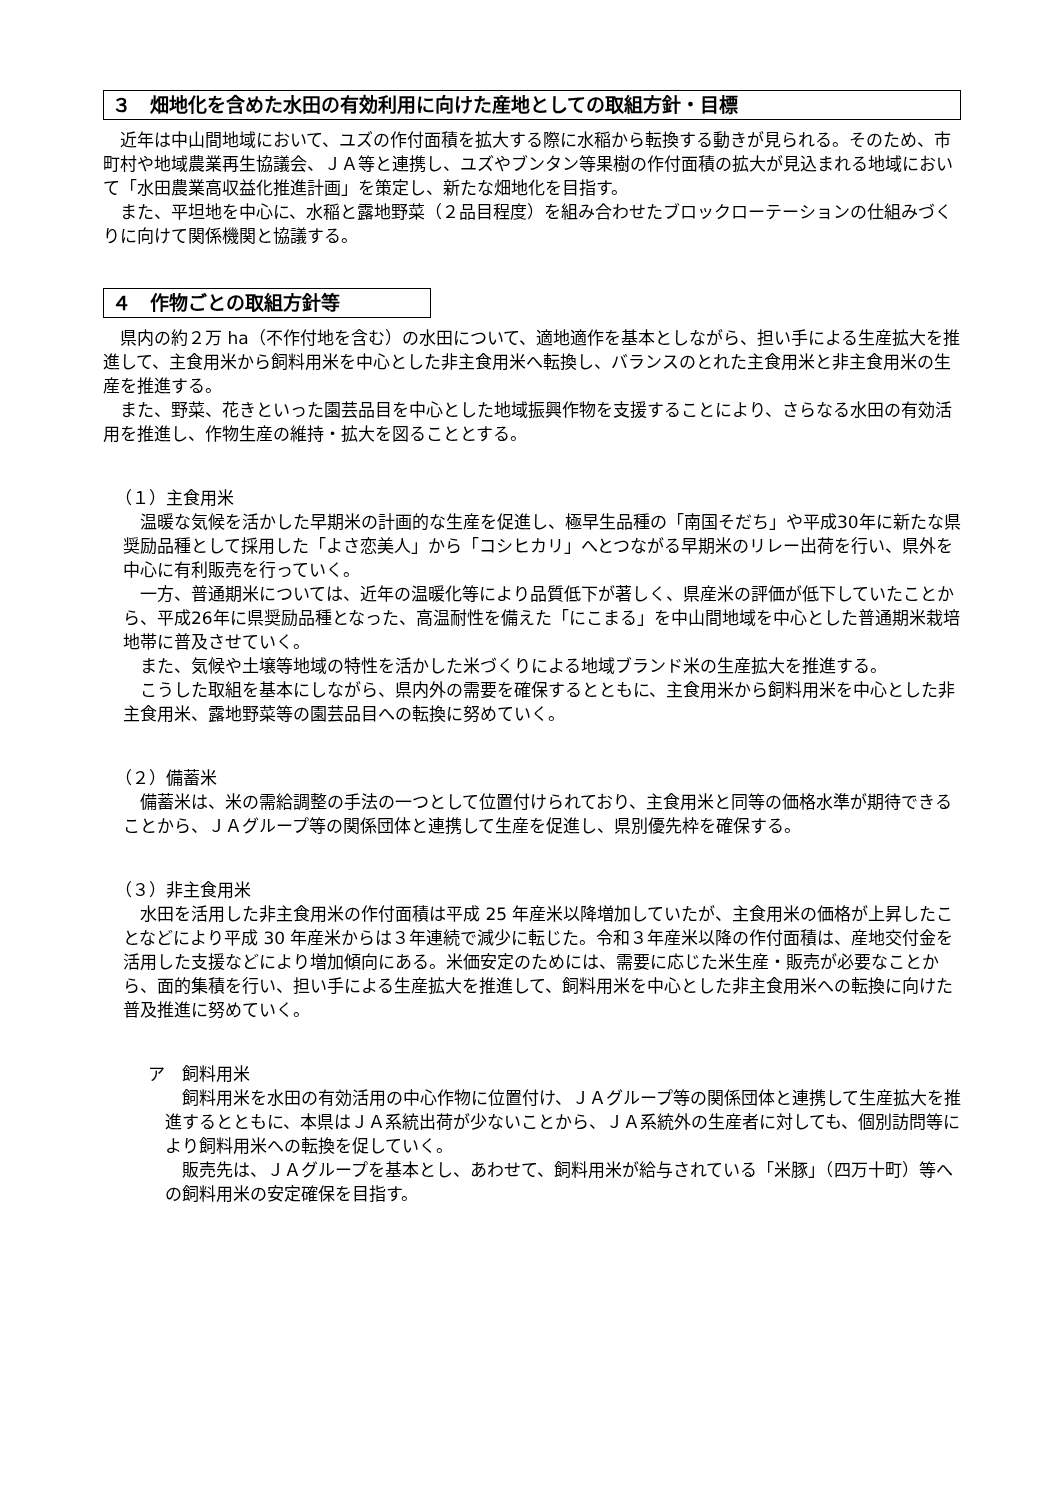３　畑地化を含めた水田の有効利用に向けた産地としての取組方針・目標
　近年は中山間地域において、ユズの作付面積を拡大する際に水稲から転換する動きが見られる。そのため、市町村や地域農業再生協議会、ＪＡ等と連携し、ユズやブンタン等果樹の作付面積の拡大が見込まれる地域において「水田農業高収益化推進計画」を策定し、新たな畑地化を目指す。
　また、平坦地を中心に、水稲と露地野菜（２品目程度）を組み合わせたブロックローテーションの仕組みづくりに向けて関係機関と協議する。
４　作物ごとの取組方針等
　県内の約２万 ha（不作付地を含む）の水田について、適地適作を基本としながら、担い手による生産拡大を推進して、主食用米から飼料用米を中心とした非主食用米へ転換し、バランスのとれた主食用米と非主食用米の生産を推進する。
　また、野菜、花きといった園芸品目を中心とした地域振興作物を支援することにより、さらなる水田の有効活用を推進し、作物生産の維持・拡大を図ることとする。
（１）主食用米
　温暖な気候を活かした早期米の計画的な生産を促進し、極早生品種の「南国そだち」や平成30年に新たな県奨励品種として採用した「よさ恋美人」から「コシヒカリ」へとつながる早期米のリレー出荷を行い、県外を中心に有利販売を行っていく。
　一方、普通期米については、近年の温暖化等により品質低下が著しく、県産米の評価が低下していたことから、平成26年に県奨励品種となった、高温耐性を備えた「にこまる」を中山間地域を中心とした普通期米栽培地帯に普及させていく。
　また、気候や土壌等地域の特性を活かした米づくりによる地域ブランド米の生産拡大を推進する。
　こうした取組を基本にしながら、県内外の需要を確保するとともに、主食用米から飼料用米を中心とした非主食用米、露地野菜等の園芸品目への転換に努めていく。
（２）備蓄米
　備蓄米は、米の需給調整の手法の一つとして位置付けられており、主食用米と同等の価格水準が期待できることから、ＪＡグループ等の関係団体と連携して生産を促進し、県別優先枠を確保する。
（３）非主食用米
　水田を活用した非主食用米の作付面積は平成 25 年産米以降増加していたが、主食用米の価格が上昇したことなどにより平成 30 年産米からは３年連続で減少に転じた。令和３年産米以降の作付面積は、産地交付金を活用した支援などにより増加傾向にある。米価安定のためには、需要に応じた米生産・販売が必要なことから、面的集積を行い、担い手による生産拡大を推進して、飼料用米を中心とした非主食用米への転換に向けた普及推進に努めていく。
ア　飼料用米
　飼料用米を水田の有効活用の中心作物に位置付け、ＪＡグループ等の関係団体と連携して生産拡大を推進するとともに、本県はＪＡ系統出荷が少ないことから、ＪＡ系統外の生産者に対しても、個別訪問等により飼料用米への転換を促していく。
　販売先は、ＪＡグループを基本とし、あわせて、飼料用米が給与されている「米豚」（四万十町）等への飼料用米の安定確保を目指す。